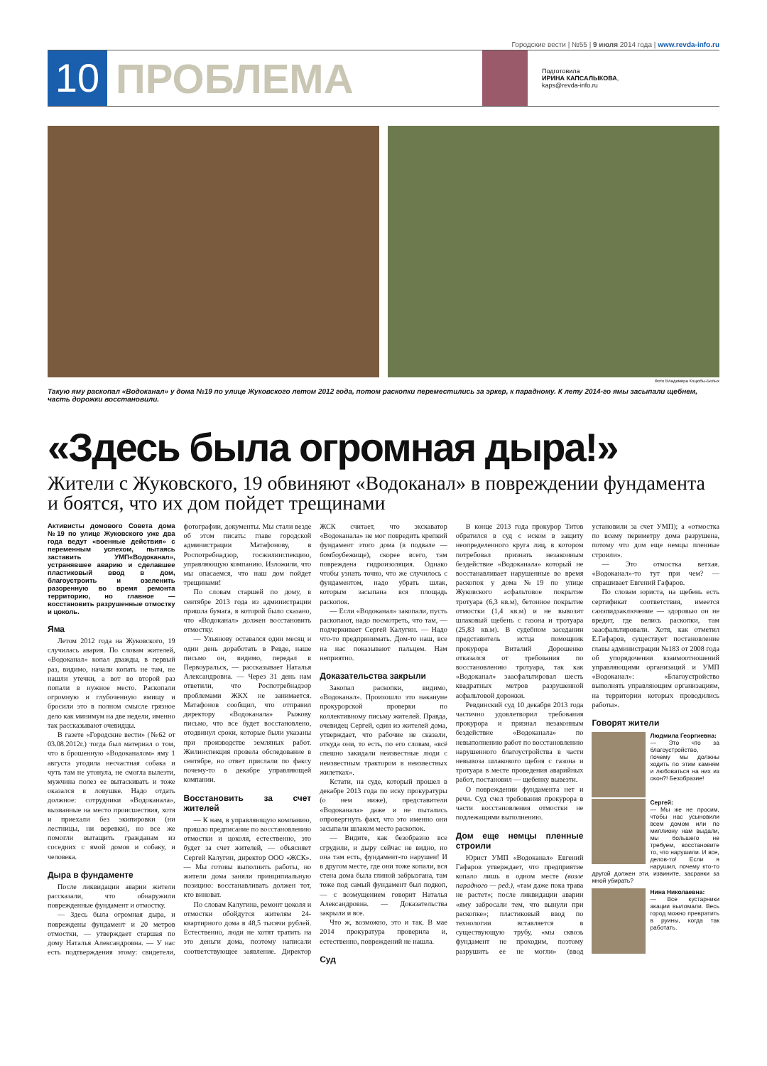Городские вести | №55 | 9 июля 2014 года | www.revda-info.ru
10
ПРОБЛЕМА
Подготовила
ИРИНА КАПСАЛЫКОВА,
kaps@revda-info.ru
Фото Владимира Коцюбы-Белых
Такую яму раскопал «Водоканал» у дома №19 по улице Жуковского летом 2012 года, потом раскопки переместились за эркер, к парадному. К лету 2014-го ямы засыпали щебнем, часть дорожки восстановили.
«Здесь была огромная дыра!»
Жители с Жуковского, 19 обвиняют «Водоканал» в повреждении фундамента и боятся, что их дом пойдет трещинами
Активисты домового Совета дома №19 по улице Жуковского уже два года ведут «военные действия» с переменным успехом, пытаясь заставить УМП«Водоканал», устранявшее аварию и сделавшее пластиковый ввод в дом, благоустроить и озеленить разоренную во время ремонта территорию, но главное — восстановить разрушенные отмостку и цоколь.
Яма
Летом 2012 года на Жуковского, 19 случилась авария. По словам жителей, «Водоканал» копал дважды, в первый раз, видимо, начали копать не там, не нашли утечки, а вот во второй раз попали в нужное место. Раскопали огромную и глубоченную ямищу и бросили это в полном смысле грязное дело как минимум на две недели, именно так рассказывают очевидцы.
В газете «Городские вести» (№62 от 03.08.2012г.) тогда был материал о том, что в брошенную «Водоканалом» яму 1 августа угодила несчастная собака и чуть там не утонула, не смогла вылезти, мужчина полез ее вытаскивать и тоже оказался в ловушке. Надо отдать должное: сотрудники «Водоканала», вызванные на место происшествия, хотя и приехали без экипировки (ни лестницы, ни веревки), но все же помогли вытащить гражданам из соседних с ямой домов и собаку, и человека.
Дыра в фундаменте
После ликвидации аварии жители рассказали, что обнаружили поврежденные фундамент и отмостку.
— Здесь была огромная дыра, и повреждены фундамент и 20 метров отмостки, — утверждает старшая по дому Наталья Александровна. — У нас есть подтверждения этому: свидетели, фотографии, документы. Мы стали везде об этом писать: главе городской администрации Матафонову, в Роспотребнадзор, госжилинспекцию, управляющую компанию. Изложили, что мы опасаемся, что наш дом пойдет трещинами!
По словам старшей по дому, в сентябре 2013 года из администрации пришла бумага, в которой было сказано, что «Водоканал» должен восстановить отмостку.
— Ульянову оставался один месяц и один день доработать в Ревде, наше письмо он, видимо, передал в Первоуральск, — рассказывает Наталья Александровна. — Через 31 день нам ответили, что Роспотребнадзор проблемами ЖКХ не занимается. Матафонов сообщил, что отправил директору «Водоканала» Рыжову письмо, что все будет восстановлено, отодвинул сроки, которые были указаны при производстве земляных работ. Жилинспекция провела обследование в сентябре, но ответ прислали по факсу почему-то в декабре управляющей компании.
Восстановить за счет жителей
— К нам, в управляющую компанию, пришло предписание по восстановлению отмостки и цоколя, естественно, это будет за счет жителей, — объясняет Сергей Калугин, директор ООО «ЖСК». — Мы готовы выполнить работы, но жители дома заняли принципиальную позицию: восстанавливать должен тот, кто виноват.
По словам Калугина, ремонт цоколя и отмостки обойдутся жителям 24-квартирного дома в 48,5 тысячи рублей. Естественно, люди не хотят тратить на это деньги дома, поэтому написали соответствующее заявление. Директор ЖСК считает, что экскаватор «Водоканала» не мог повредить крепкий фундамент этого дома (в подвале — бомбоубежище), скорее всего, там повреждена гидроизоляция. Однако чтобы узнать точно, что же случилось с фундаментом, надо убрать шлак, которым засыпана вся площадь раскопок.
— Если «Водоканал» закопали, пусть раскопают, надо посмотреть, что там, — подчеркивает Сергей Калугин. — Надо что-то предпринимать. Дом-то наш, все на нас показывают пальцем. Нам неприятно.
Доказательства закрыли
Закопал раскопки, видимо, «Водоканал». Произошло это накануне прокурорской проверки по коллективному письму жителей. Правда, очевидец Сергей, один из жителей дома, утверждает, что рабочие не сказали, откуда они, то есть, по его словам, «всё спешно закидали неизвестные люди с неизвестным трактором в неизвестных жилетках».
Кстати, на суде, который прошел в декабре 2013 года по иску прокуратуры (о нем ниже), представители «Водоканала» даже и не пытались опровергнуть факт, что это именно они засыпали шлаком место раскопок.
— Видите, как безобразно все сгрудили, и дыру сейчас не видно, но она там есть, фундамент-то нарушен! И в другом месте, где они тоже копали, вся стена дома была глиной забрызгана, там тоже под самый фундамент был подкоп, — с возмущением говорит Наталья Александровна. — Доказательства закрыли и все.
Что ж, возможно, это и так. В мае 2014 прокуратура проверила и, естественно, повреждений не нашла.
Суд
В конце 2013 года прокурор Титов обратился в суд с иском в защиту неопределенного круга лиц, в котором потребовал признать незаконным бездействие «Водоканала» который не восстанавливает нарушенные во время раскопок у дома №19 по улице Жуковского асфальтовое покрытие тротуара (6,3 кв.м), бетонное покрытие отмостки (1,4 кв.м) и не вывозит шлаковый щебень с газона и тротуара (25,83 кв.м). В судебном заседании представитель истца помощник прокурора Виталий Дорошенко отказался от требования по восстановлению тротуара, так как «Водоканал» заасфальтировал шесть квадратных метров разрушенной асфальтовой дорожки.
Ревдинский суд 10 декабря 2013 года частично удовлетворил требования прокурора и признал незаконным бездействие «Водоканала» по невыполнению работ по восстановлению нарушенного благоустройства в части невывоза шлакового щебня с газона и тротуара в месте проведения аварийных работ, постановил — щебенку вывезти.
О повреждении фундамента нет и речи. Суд счел требования прокурора в части восстановления отмостки не подлежащими выполнению.
Дом еще немцы пленные строили
Юрист УМП «Водоканал» Евгений Гафаров утверждает, что предприятие копало лишь в одном месте (возле парадного — ред.), «там даже пока трава не растет»; после ликвидации аварии «яму забросали тем, что вынули при раскопке»; пластиковый ввод по технологии вставляется в существующую трубу, «мы сквозь фундамент не проходим, поэтому разрушить ее не могли» (ввод установили за счет УМП); а «отмостка по всему периметру дома разрушена, потому что дом еще немцы пленные строили».
— Это отмостка ветхая. «Водоканал»-то тут при чем? — спрашивает Евгений Гафаров.
По словам юриста, на щебень есть сертификат соответствия, имеется санэпидзаключение — здоровью он не вредит, где велись раскопки, там заасфальтировали. Хотя, как отметил Е.Гафаров, существует постановление главы администрации №183 от 2008 года об упорядочении взаимоотношений управляющими организаций и УМП «Водоканал»: «Благоустройство выполнять управляющим организациям, на территории которых проводились работы».
Говорят жители
Людмила Георгиевна:
— Это что за благоустройство, почему мы должны ходить по этим камням и любоваться на них из окон?! Безобразие!
Сергей:
— Мы же не просим, чтобы нас усыновили всем домом или по миллиону нам выдали, мы большего не требуем, восстановите то, что нарушили. И все, делов-то! Если я нарушил, почему кто-то другой должен эти, извините, засранки за мной убирать?
Нина Николаевна:
— Все кустарники акации выломали. Весь город можно превратить в руины, когда так работать.